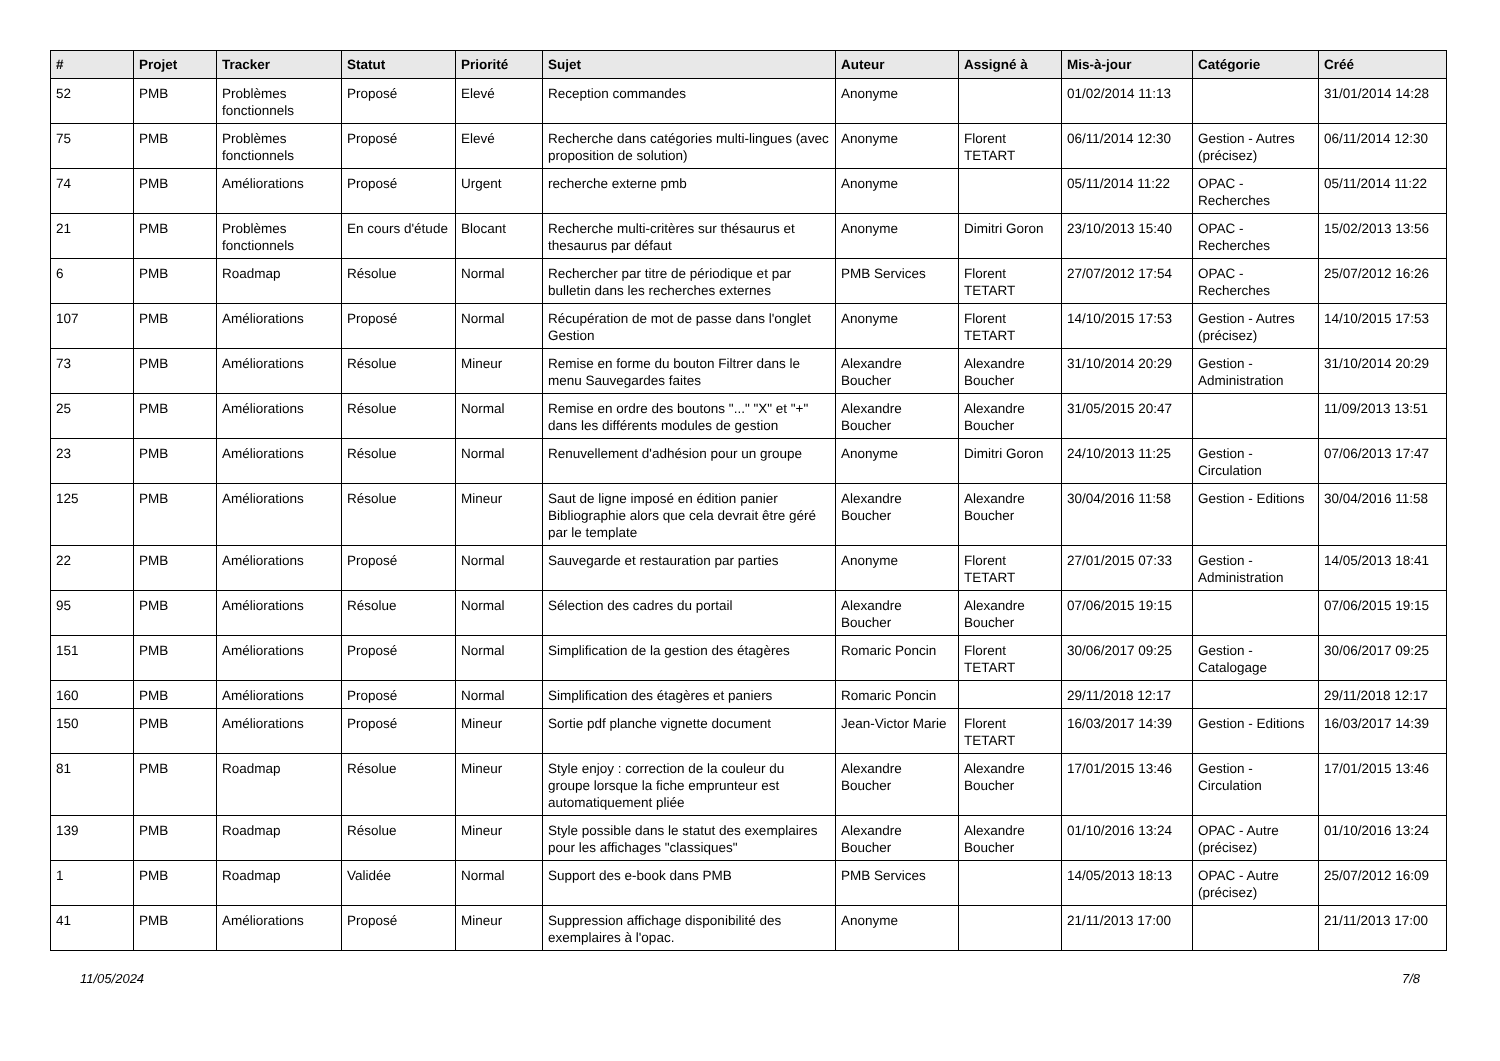| # | Projet | Tracker | Statut | Priorité | Sujet | Auteur | Assigné à | Mis-à-jour | Catégorie | Créé |
| --- | --- | --- | --- | --- | --- | --- | --- | --- | --- | --- |
| 52 | PMB | Problèmes fonctionnels | Proposé | Elevé | Reception commandes | Anonyme | | 01/02/2014 11:13 | | 31/01/2014 14:28 |
| 75 | PMB | Problèmes fonctionnels | Proposé | Elevé | Recherche dans catégories multi-lingues (avec proposition de solution) | Anonyme | Florent TETART | 06/11/2014 12:30 | Gestion - Autres (précisez) | 06/11/2014 12:30 |
| 74 | PMB | Améliorations | Proposé | Urgent | recherche externe pmb | Anonyme | | 05/11/2014 11:22 | OPAC - Recherches | 05/11/2014 11:22 |
| 21 | PMB | Problèmes fonctionnels | En cours d'étude | Blocant | Recherche multi-critères sur thésaurus et thesaurus par défaut | Anonyme | Dimitri Goron | 23/10/2013 15:40 | OPAC - Recherches | 15/02/2013 13:56 |
| 6 | PMB | Roadmap | Résolue | Normal | Rechercher par titre de périodique et par bulletin dans les recherches externes | PMB Services | Florent TETART | 27/07/2012 17:54 | OPAC - Recherches | 25/07/2012 16:26 |
| 107 | PMB | Améliorations | Proposé | Normal | Récupération de mot de passe dans l'onglet Gestion | Anonyme | Florent TETART | 14/10/2015 17:53 | Gestion - Autres (précisez) | 14/10/2015 17:53 |
| 73 | PMB | Améliorations | Résolue | Mineur | Remise en forme du bouton Filtrer dans le menu Sauvegardes faites | Alexandre Boucher | Alexandre Boucher | 31/10/2014 20:29 | Gestion - Administration | 31/10/2014 20:29 |
| 25 | PMB | Améliorations | Résolue | Normal | Remise en ordre des boutons "..." "X" et "+" dans les différents modules de gestion | Alexandre Boucher | Alexandre Boucher | 31/05/2015 20:47 | | 11/09/2013 13:51 |
| 23 | PMB | Améliorations | Résolue | Normal | Renuvellement d'adhésion pour un groupe | Anonyme | Dimitri Goron | 24/10/2013 11:25 | Gestion - Circulation | 07/06/2013 17:47 |
| 125 | PMB | Améliorations | Résolue | Mineur | Saut de ligne imposé en édition panier Bibliographie alors que cela devrait être géré par le template | Alexandre Boucher | Alexandre Boucher | 30/04/2016 11:58 | Gestion - Editions | 30/04/2016 11:58 |
| 22 | PMB | Améliorations | Proposé | Normal | Sauvegarde et restauration par parties | Anonyme | Florent TETART | 27/01/2015 07:33 | Gestion - Administration | 14/05/2013 18:41 |
| 95 | PMB | Améliorations | Résolue | Normal | Sélection des cadres du portail | Alexandre Boucher | Alexandre Boucher | 07/06/2015 19:15 | | 07/06/2015 19:15 |
| 151 | PMB | Améliorations | Proposé | Normal | Simplification de la gestion des étagères | Romaric Poncin | Florent TETART | 30/06/2017 09:25 | Gestion - Catalogage | 30/06/2017 09:25 |
| 160 | PMB | Améliorations | Proposé | Normal | Simplification des étagères et paniers | Romaric Poncin | | 29/11/2018 12:17 | | 29/11/2018 12:17 |
| 150 | PMB | Améliorations | Proposé | Mineur | Sortie pdf planche vignette document | Jean-Victor Marie | Florent TETART | 16/03/2017 14:39 | Gestion - Editions | 16/03/2017 14:39 |
| 81 | PMB | Roadmap | Résolue | Mineur | Style enjoy : correction de la couleur du groupe lorsque la fiche emprunteur est automatiquement pliée | Alexandre Boucher | Alexandre Boucher | 17/01/2015 13:46 | Gestion - Circulation | 17/01/2015 13:46 |
| 139 | PMB | Roadmap | Résolue | Mineur | Style possible dans le statut des exemplaires pour les affichages "classiques" | Alexandre Boucher | Alexandre Boucher | 01/10/2016 13:24 | OPAC - Autre (précisez) | 01/10/2016 13:24 |
| 1 | PMB | Roadmap | Validée | Normal | Support des e-book dans PMB | PMB Services | | 14/05/2013 18:13 | OPAC - Autre (précisez) | 25/07/2012 16:09 |
| 41 | PMB | Améliorations | Proposé | Mineur | Suppression affichage disponibilité des exemplaires à l'opac. | Anonyme | | 21/11/2013 17:00 | | 21/11/2013 17:00 |
11/05/2024 7/8